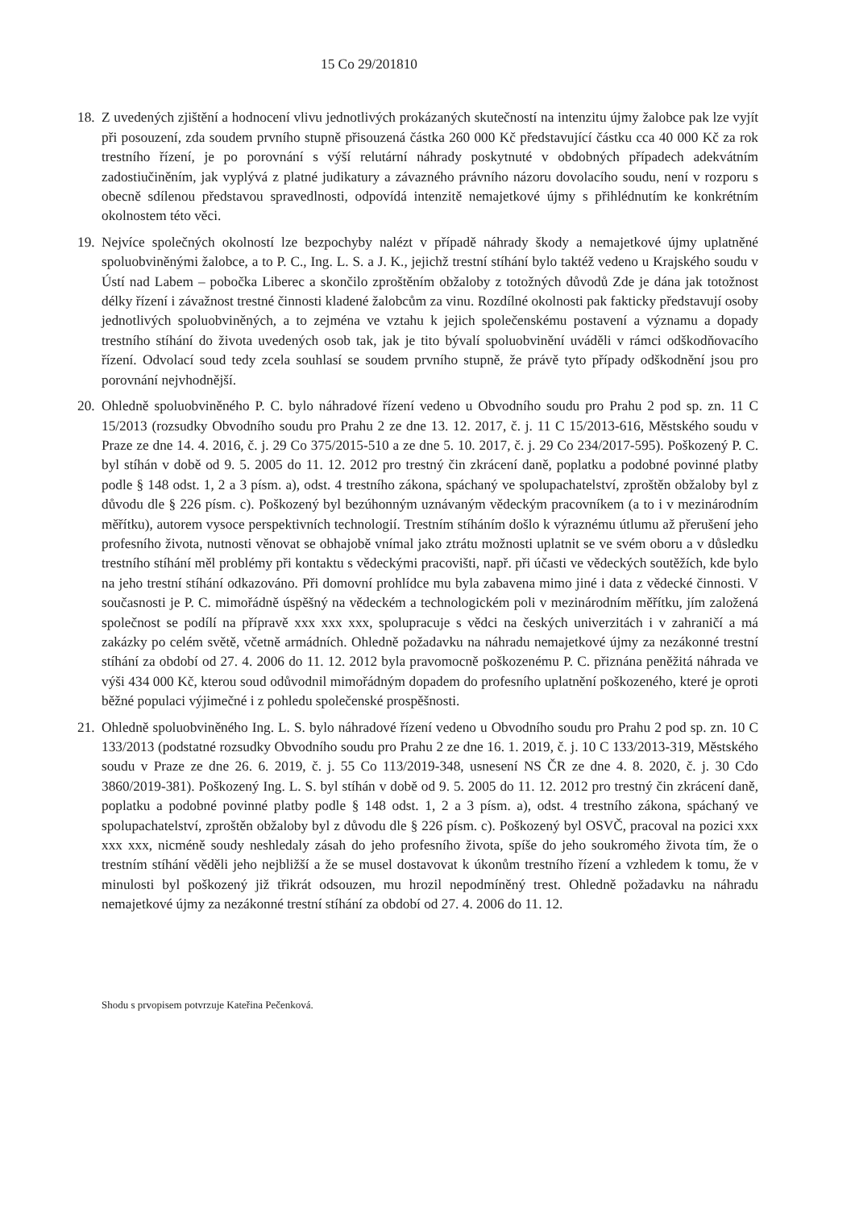15 Co 29/201810
18.
Z uvedených zjištění a hodnocení vlivu jednotlivých prokázaných skutečností na intenzitu újmy žalobce pak lze vyjít při posouzení, zda soudem prvního stupně přisouzená částka 260 000 Kč představující částku cca 40 000 Kč za rok trestního řízení, je po porovnání s výší relutární náhrady poskytnuté v obdobných případech adekvátním zadostiučiněním, jak vyplývá z platné judikatury a závazného právního názoru dovolacího soudu, není v rozporu s obecně sdílenou představou spravedlnosti, odpovídá intenzitě nemajetkové újmy s přihlédnutím ke konkrétním okolnostem této věci.
19.
Nejvíce společných okolností lze bezpochyby nalézt v případě náhrady škody a nemajetkové újmy uplatněné spoluobviněnými žalobce, a to P. C., Ing. L. S. a J. K., jejichž trestní stíhání bylo taktéž vedeno u Krajského soudu v Ústí nad Labem – pobočka Liberec a skončilo zproštěním obžaloby z totožných důvodů Zde je dána jak totožnost délky řízení i závažnost trestné činnosti kladené žalobcům za vinu. Rozdílné okolnosti pak fakticky představují osoby jednotlivých spoluobviněných, a to zejména ve vztahu k jejich společenskému postavení a významu a dopady trestního stíhání do života uvedených osob tak, jak je tito bývalí spoluobvinění uváděli v rámci odškodňovacího řízení. Odvolací soud tedy zcela souhlasí se soudem prvního stupně, že právě tyto případy odškodnění jsou pro porovnání nejvhodnější.
20.
Ohledně spoluobviněného P. C. bylo náhradové řízení vedeno u Obvodního soudu pro Prahu 2 pod sp. zn. 11 C 15/2013 (rozsudky Obvodního soudu pro Prahu 2 ze dne 13. 12. 2017, č. j. 11 C 15/2013-616, Městského soudu v Praze ze dne 14. 4. 2016, č. j. 29 Co 375/2015-510 a ze dne 5. 10. 2017, č. j. 29 Co 234/2017-595). Poškozený P. C. byl stíhán v době od 9. 5. 2005 do 11. 12. 2012 pro trestný čin zkrácení daně, poplatku a podobné povinné platby podle § 148 odst. 1, 2 a 3 písm. a), odst. 4 trestního zákona, spáchaný ve spolupachatelství, zproštěn obžaloby byl z důvodu dle § 226 písm. c). Poškozený byl bezúhonným uznávaným vědeckým pracovníkem (a to i v mezinárodním měřítku), autorem vysoce perspektivních technologií. Trestním stíháním došlo k výraznému útlumu až přerušení jeho profesního života, nutnosti věnovat se obhajobě vnímal jako ztrátu možnosti uplatnit se ve svém oboru a v důsledku trestního stíhání měl problémy při kontaktu s vědeckými pracovišti, např. při účasti ve vědeckých soutěžích, kde bylo na jeho trestní stíhání odkazováno. Při domovní prohlídce mu byla zabavena mimo jiné i data z vědecké činnosti. V současnosti je P. C. mimořádně úspěšný na vědeckém a technologickém poli v mezinárodním měřítku, jím založená společnost se podílí na přípravě xxx xxx xxx, spolupracuje s vědci na českých univerzitách i v zahraničí a má zakázky po celém světě, včetně armádních. Ohledně požadavku na náhradu nemajetkové újmy za nezákonné trestní stíhání za období od 27. 4. 2006 do 11. 12. 2012 byla pravomocně poškozenému P. C. přiznána peněžitá náhrada ve výši 434 000 Kč, kterou soud odůvodnil mimořádným dopadem do profesního uplatnění poškozeného, které je oproti běžné populaci výjimečné i z pohledu společenské prospěšnosti.
21.
Ohledně spoluobviněného Ing. L. S. bylo náhradové řízení vedeno u Obvodního soudu pro Prahu 2 pod sp. zn. 10 C 133/2013 (podstatné rozsudky Obvodního soudu pro Prahu 2 ze dne 16. 1. 2019, č. j. 10 C 133/2013-319, Městského soudu v Praze ze dne 26. 6. 2019, č. j. 55 Co 113/2019-348, usnesení NS ČR ze dne 4. 8. 2020, č. j. 30 Cdo 3860/2019-381). Poškozený Ing. L. S. byl stíhán v době od 9. 5. 2005 do 11. 12. 2012 pro trestný čin zkrácení daně, poplatku a podobné povinné platby podle § 148 odst. 1, 2 a 3 písm. a), odst. 4 trestního zákona, spáchaný ve spolupachatelství, zproštěn obžaloby byl z důvodu dle § 226 písm. c). Poškozený byl OSVČ, pracoval na pozici xxx xxx xxx, nicméně soudy neshledaly zásah do jeho profesního života, spíše do jeho soukromého života tím, že o trestním stíhání věděli jeho nejbližší a že se musel dostavovat k úkonům trestního řízení a vzhledem k tomu, že v minulosti byl poškozený již třikrát odsouzen, mu hrozil nepodmíněný trest. Ohledně požadavku na náhradu nemajetkové újmy za nezákonné trestní stíhání za období od 27. 4. 2006 do 11. 12.
Shodu s prvopisem potvrzuje Kateřina Pečenková.